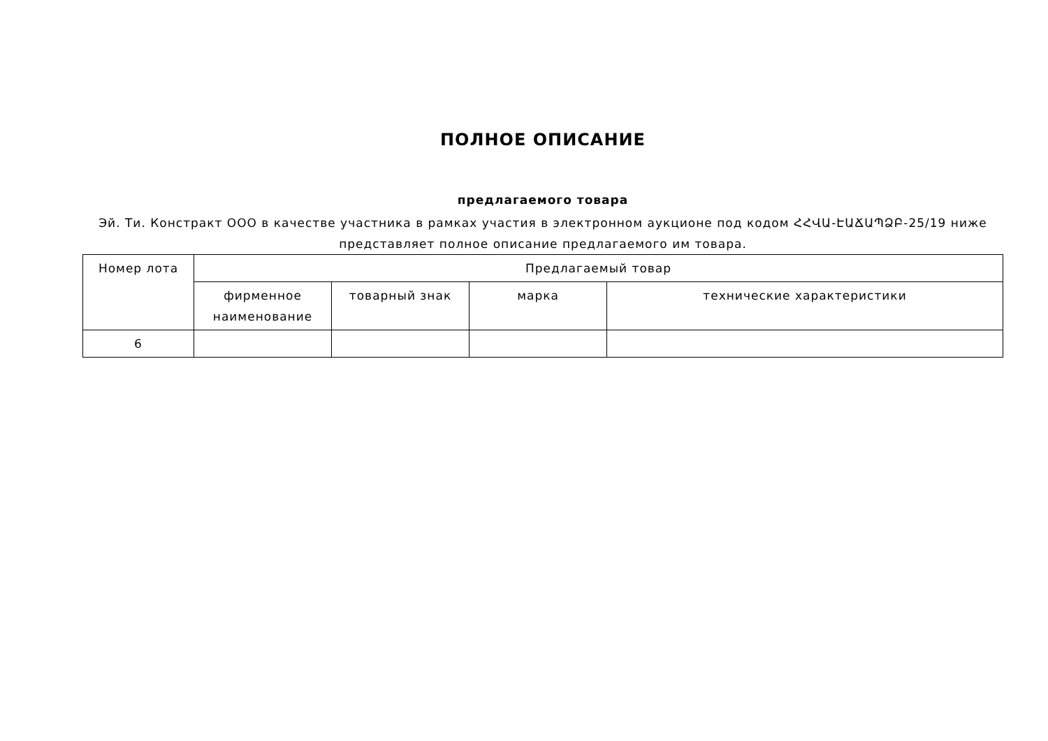ПОЛНОЕ ОПИСАНИЕ
предлагаемого товара
Эй. Ти. Констракт ООО в качестве участника в рамках участия в электронном аукционе под кодом ՀՀՎԱ-ԷԱՃԱՊՁԲ-25/19 ниже представляет полное описание предлагаемого им товара.
| Номер лота | Предлагаемый товар | | | |
| --- | --- | --- | --- | --- |
| | фирменное наименование | товарный знак | марка | технические характеристики |
| 6 | | | | |